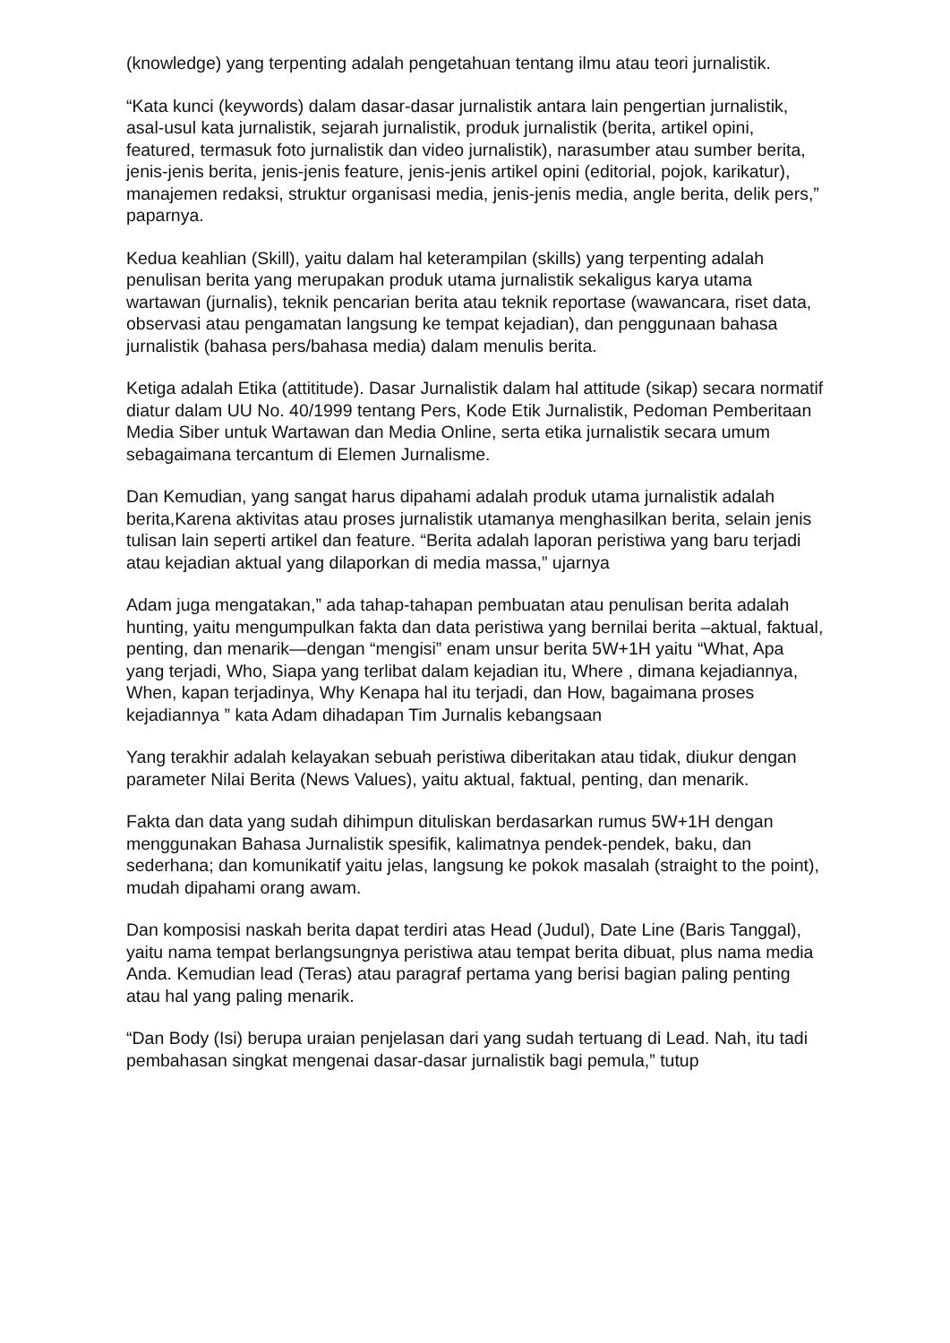(knowledge) yang terpenting adalah pengetahuan tentang ilmu atau teori jurnalistik.
“Kata kunci (keywords) dalam dasar-dasar jurnalistik antara lain pengertian jurnalistik, asal-usul kata jurnalistik, sejarah jurnalistik, produk jurnalistik (berita, artikel opini, featured, termasuk foto jurnalistik dan video jurnalistik), narasumber atau sumber berita, jenis-jenis berita, jenis-jenis feature, jenis-jenis artikel opini (editorial, pojok, karikatur), manajemen redaksi, struktur organisasi media, jenis-jenis media, angle berita, delik pers,” paparnya.
Kedua keahlian (Skill), yaitu dalam hal keterampilan (skills) yang terpenting adalah penulisan berita yang merupakan produk utama jurnalistik sekaligus karya utama wartawan (jurnalis), teknik pencarian berita atau teknik reportase (wawancara, riset data, observasi atau pengamatan langsung ke tempat kejadian), dan penggunaan bahasa jurnalistik (bahasa pers/bahasa media) dalam menulis berita.
Ketiga adalah Etika (attititude). Dasar Jurnalistik dalam hal attitude (sikap) secara normatif diatur dalam UU No. 40/1999 tentang Pers, Kode Etik Jurnalistik, Pedoman Pemberitaan Media Siber untuk Wartawan dan Media Online, serta etika jurnalistik secara umum sebagaimana tercantum di Elemen Jurnalisme.
Dan Kemudian, yang sangat harus dipahami adalah produk utama jurnalistik adalah berita,Karena aktivitas atau proses jurnalistik utamanya menghasilkan berita, selain jenis tulisan lain seperti artikel dan feature. “Berita adalah laporan peristiwa yang baru terjadi atau kejadian aktual yang dilaporkan di media massa,” ujarnya
Adam juga mengatakan,” ada tahap-tahapan pembuatan atau penulisan berita adalah hunting, yaitu mengumpulkan fakta dan data peristiwa yang bernilai berita –aktual, faktual, penting, dan menarik—dengan “mengisi” enam unsur berita 5W+1H yaitu “What, Apa yang terjadi, Who, Siapa yang terlibat dalam kejadian itu, Where , dimana kejadiannya, When, kapan terjadinya, Why Kenapa hal itu terjadi, dan How, bagaimana proses kejadiannya ” kata Adam dihadapan Tim Jurnalis kebangsaan
Yang terakhir adalah kelayakan sebuah peristiwa diberitakan atau tidak, diukur dengan parameter Nilai Berita (News Values), yaitu aktual, faktual, penting, dan menarik.
Fakta dan data yang sudah dihimpun dituliskan berdasarkan rumus 5W+1H dengan menggunakan Bahasa Jurnalistik spesifik, kalimatnya pendek-pendek, baku, dan sederhana; dan komunikatif yaitu jelas, langsung ke pokok masalah (straight to the point), mudah dipahami orang awam.
Dan komposisi naskah berita dapat terdiri atas Head (Judul), Date Line (Baris Tanggal), yaitu nama tempat berlangsungnya peristiwa atau tempat berita dibuat, plus nama media Anda. Kemudian lead (Teras) atau paragraf pertama yang berisi bagian paling penting atau hal yang paling menarik.
“Dan Body (Isi) berupa uraian penjelasan dari yang sudah tertuang di Lead. Nah, itu tadi pembahasan singkat mengenai dasar-dasar jurnalistik bagi pemula,” tutup